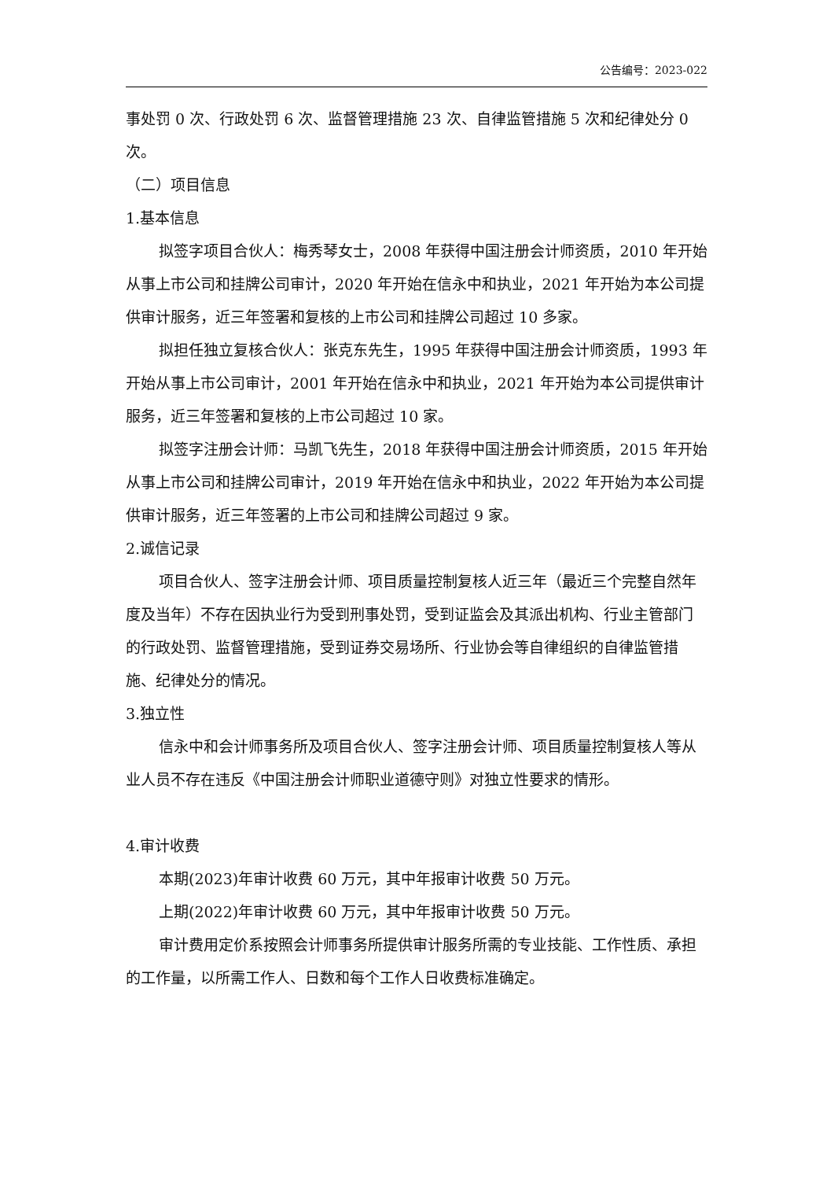公告编号：2023-022
事处罚 0 次、行政处罚 6 次、监督管理措施 23 次、自律监管措施 5 次和纪律处分 0 次。
（二）项目信息
1.基本信息
拟签字项目合伙人：梅秀琴女士，2008 年获得中国注册会计师资质，2010 年开始从事上市公司和挂牌公司审计，2020 年开始在信永中和执业，2021 年开始为本公司提供审计服务，近三年签署和复核的上市公司和挂牌公司超过 10 多家。
拟担任独立复核合伙人：张克东先生，1995 年获得中国注册会计师资质，1993 年开始从事上市公司审计，2001 年开始在信永中和执业，2021 年开始为本公司提供审计服务，近三年签署和复核的上市公司超过 10 家。
拟签字注册会计师：马凯飞先生，2018 年获得中国注册会计师资质，2015 年开始从事上市公司和挂牌公司审计，2019 年开始在信永中和执业，2022 年开始为本公司提供审计服务，近三年签署的上市公司和挂牌公司超过 9 家。
2.诚信记录
项目合伙人、签字注册会计师、项目质量控制复核人近三年（最近三个完整自然年度及当年）不存在因执业行为受到刑事处罚，受到证监会及其派出机构、行业主管部门的行政处罚、监督管理措施，受到证券交易场所、行业协会等自律组织的自律监管措施、纪律处分的情况。
3.独立性
信永中和会计师事务所及项目合伙人、签字注册会计师、项目质量控制复核人等从业人员不存在违反《中国注册会计师职业道德守则》对独立性要求的情形。
4.审计收费
本期(2023)年审计收费 60 万元，其中年报审计收费 50 万元。
上期(2022)年审计收费 60 万元，其中年报审计收费 50 万元。
审计费用定价系按照会计师事务所提供审计服务所需的专业技能、工作性质、承担的工作量，以所需工作人、日数和每个工作人日收费标准确定。